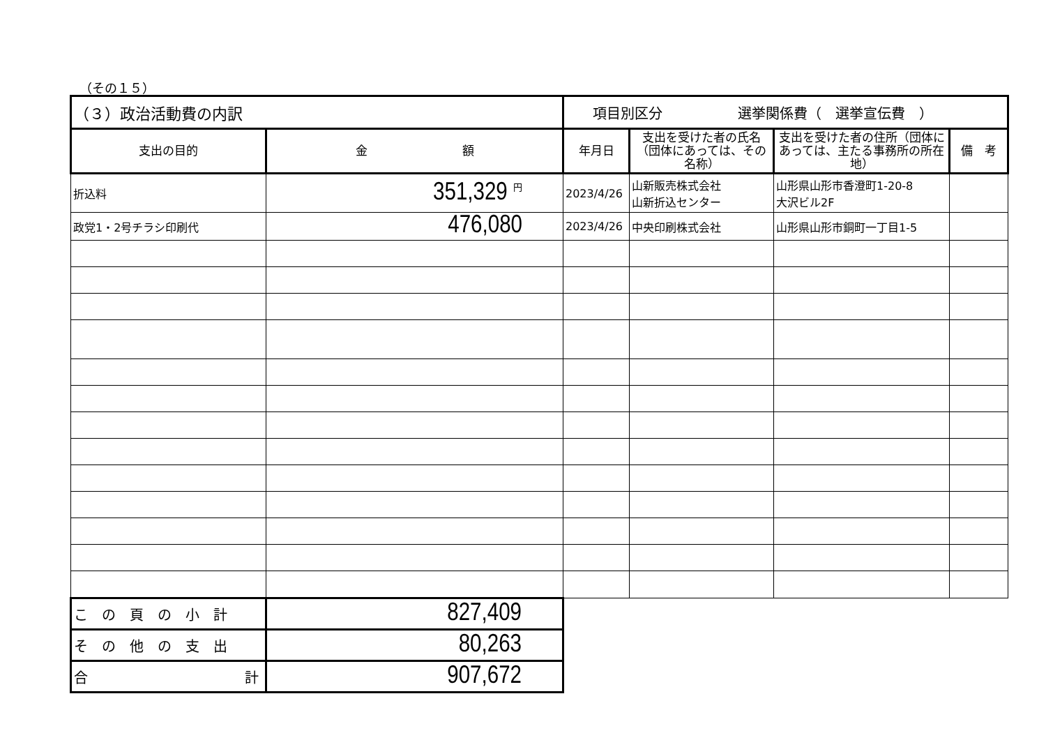（その１５）
| （３）政治活動費の内訳 | | 項目別区分 選挙関係費（ 選挙宣伝費 ） | | | |
| 支出の目的 | 金 額 | 年月日 | 支出を受けた者の氏名（団体にあっては、その名称） | 支出を受けた者の住所（団体にあっては、主たる事務所の所在地） | 備 考 |
| 折込料 | 351,329 <sup>円</sup> | 2023/4/26 | 山新販売株式会社 山新折込センター | 山形県山形市香澄町1-20-8 大沢ビル2F | |
| 政党1・2号チラシ印刷代 | 476,080 | 2023/4/26 | 中央印刷株式会社 | 山形県山形市銅町一丁目1-5 | |
| この頁の小計 | 827,409 | | | | |
| その他の支出 | 80,263 | | | | |
| 合 計 | 907,672 | | | | |